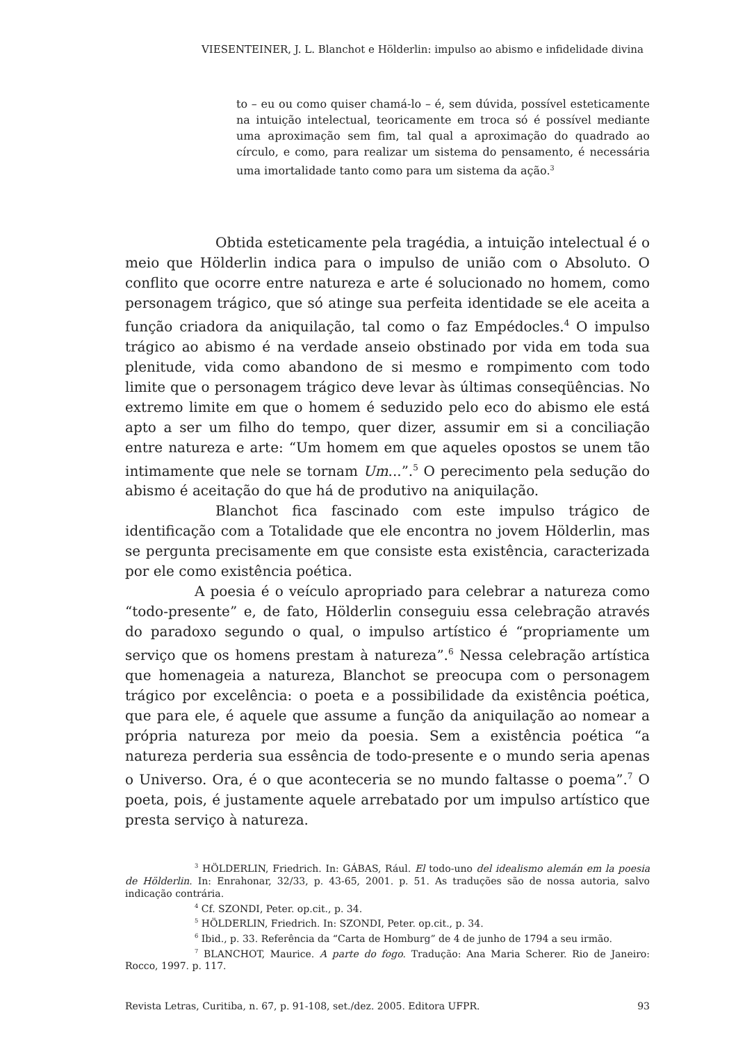VIESENTEINER, J. L. Blanchot e Hölderlin: impulso ao abismo e infidelidade divina
to – eu ou como quiser chamá-lo – é, sem dúvida, possível esteticamente na intuição intelectual, teoricamente em troca só é possível mediante uma aproximação sem fim, tal qual a aproximação do quadrado ao círculo, e como, para realizar um sistema do pensamento, é necessária uma imortalidade tanto como para um sistema da ação.<sup>3</sup>
Obtida esteticamente pela tragédia, a intuição intelectual é o meio que Hölderlin indica para o impulso de união com o Absoluto. O conflito que ocorre entre natureza e arte é solucionado no homem, como personagem trágico, que só atinge sua perfeita identidade se ele aceita a função criadora da aniquilação, tal como o faz Empédocles.<sup>4</sup> O impulso trágico ao abismo é na verdade anseio obstinado por vida em toda sua plenitude, vida como abandono de si mesmo e rompimento com todo limite que o personagem trágico deve levar às últimas conseqüências. No extremo limite em que o homem é seduzido pelo eco do abismo ele está apto a ser um filho do tempo, quer dizer, assumir em si a conciliação entre natureza e arte: “Um homem em que aqueles opostos se unem tão intimamente que nele se tornam Um...”.<sup>5</sup> O perecimento pela sedução do abismo é aceitação do que há de produtivo na aniquilação.
Blanchot fica fascinado com este impulso trágico de identificação com a Totalidade que ele encontra no jovem Hölderlin, mas se pergunta precisamente em que consiste esta existência, caracterizada por ele como existência poética.
A poesia é o veículo apropriado para celebrar a natureza como “todo-presente” e, de fato, Hölderlin conseguiu essa celebração através do paradoxo segundo o qual, o impulso artístico é “propriamente um serviço que os homens prestam à natureza”.<sup>6</sup> Nessa celebração artística que homenageia a natureza, Blanchot se preocupa com o personagem trágico por excelência: o poeta e a possibilidade da existência poética, que para ele, é aquele que assume a função da aniquilação ao nomear a própria natureza por meio da poesia. Sem a existência poética “a natureza perderia sua essência de todo-presente e o mundo seria apenas o Universo. Ora, é o que aconteceria se no mundo faltasse o poema”.<sup>7</sup> O poeta, pois, é justamente aquele arrebatado por um impulso artístico que presta serviço à natureza.
<sup>3</sup> HÖLDERLIN, Friedrich. In: GÁBAS, Rául. El todo-uno del idealismo alemán em la poesia de Hölderlin. In: Enrahonar, 32/33, p. 43-65, 2001. p. 51. As traduções são de nossa autoria, salvo indicação contrária.
<sup>4</sup> Cf. SZONDI, Peter. op.cit., p. 34.
<sup>5</sup> HÖLDERLIN, Friedrich. In: SZONDI, Peter. op.cit., p. 34.
<sup>6</sup> Ibid., p. 33. Referência da “Carta de Homburg” de 4 de junho de 1794 a seu irmão.
<sup>7</sup> BLANCHOT, Maurice. A parte do fogo. Tradução: Ana Maria Scherer. Rio de Janeiro: Rocco, 1997. p. 117.
Revista Letras, Curitiba, n. 67, p. 91-108, set./dez. 2005. Editora UFPR. 93